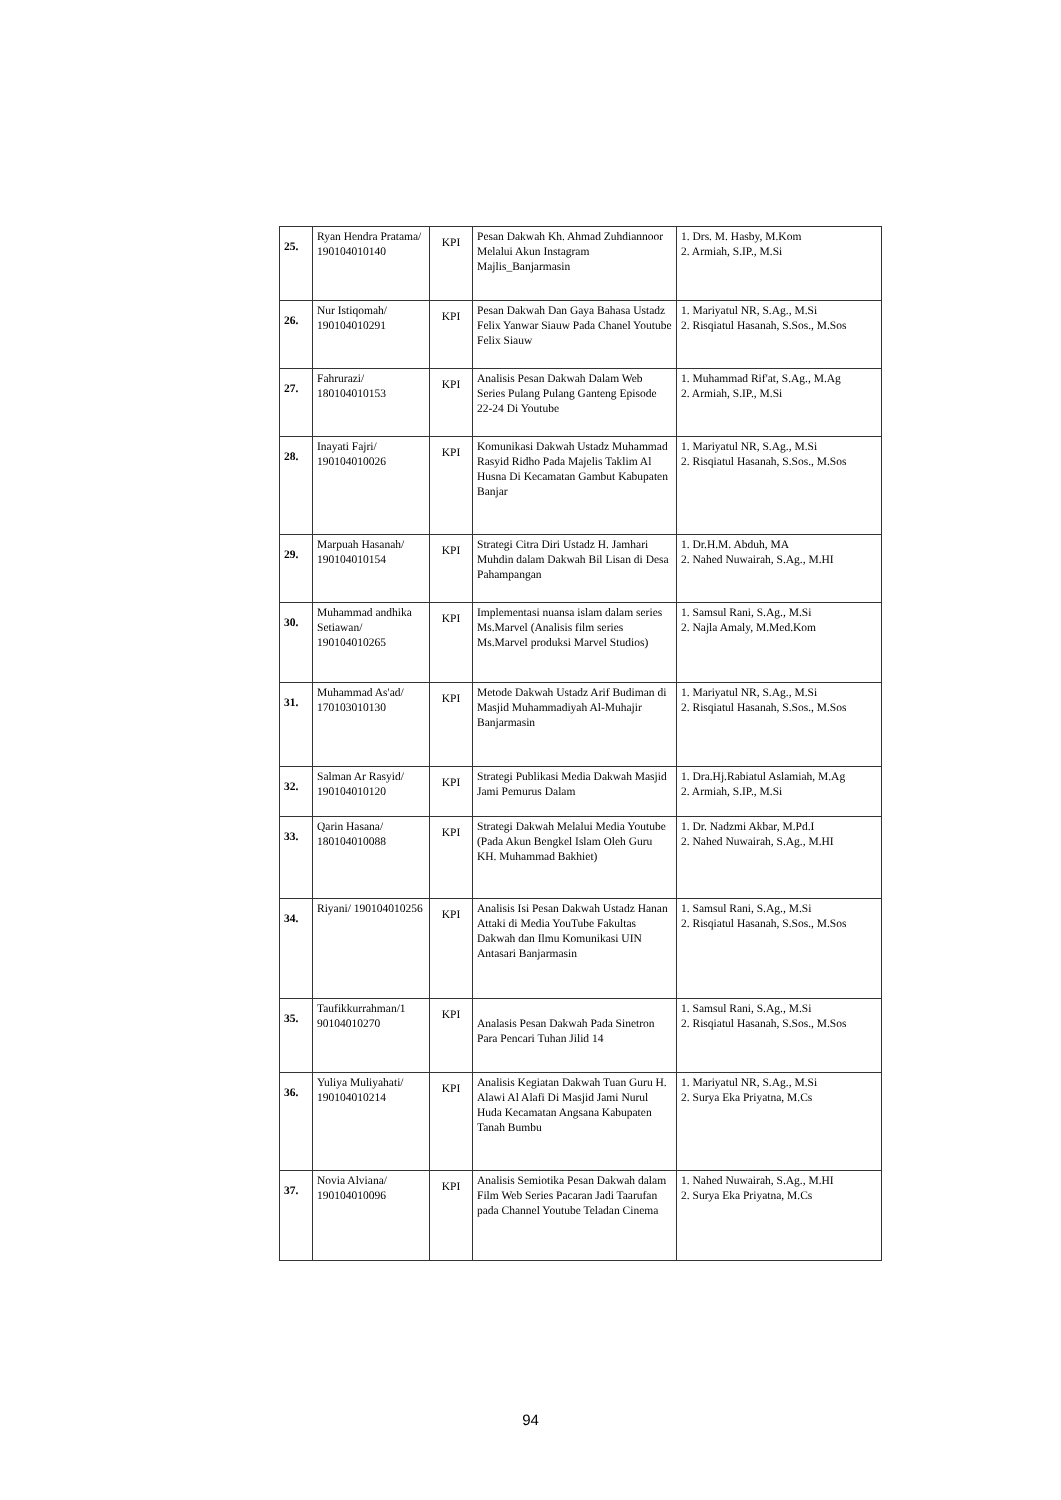| 25. | Ryan Hendra Pratama/ 190104010140 | KPI | Pesan Dakwah Kh. Ahmad Zuhdiannoor Melalui Akun Instagram Majlis_Banjarmasin | 1. Drs. M. Hasby, M.Kom 2. Armiah, S.IP., M.Si |
| 26. | Nur Istiqomah/ 190104010291 | KPI | Pesan Dakwah Dan Gaya Bahasa Ustadz Felix Yanwar Siauw Pada Chanel Youtube Felix Siauw | 1. Mariyatul NR, S.Ag., M.Si 2. Risqiatul Hasanah, S.Sos., M.Sos |
| 27. | Fahrurazi/ 180104010153 | KPI | Analisis Pesan Dakwah Dalam Web Series Pulang Pulang Ganteng Episode 22-24 Di Youtube | 1. Muhammad Rif'at, S.Ag., M.Ag 2. Armiah, S.IP., M.Si |
| 28. | Inayati Fajri/ 190104010026 | KPI | Komunikasi Dakwah Ustadz Muhammad Rasyid Ridho Pada Majelis Taklim Al Husna Di Kecamatan Gambut Kabupaten Banjar | 1. Mariyatul NR, S.Ag., M.Si 2. Risqiatul Hasanah, S.Sos., M.Sos |
| 29. | Marpuah Hasanah/ 190104010154 | KPI | Strategi Citra Diri Ustadz H. Jamhari Muhdin dalam Dakwah Bil Lisan di Desa Pahampangan | 1. Dr.H.M. Abduh, MA 2. Nahed Nuwairah, S.Ag., M.HI |
| 30. | Muhammad andhika Setiawan/ 190104010265 | KPI | Implementasi nuansa islam dalam series Ms.Marvel (Analisis film series Ms.Marvel produksi Marvel Studios) | 1. Samsul Rani, S.Ag., M.Si 2. Najla Amaly, M.Med.Kom |
| 31. | Muhammad As'ad/ 170103010130 | KPI | Metode Dakwah Ustadz Arif Budiman di Masjid Muhammadiyah Al-Muhajir Banjarmasin | 1. Mariyatul NR, S.Ag., M.Si 2. Risqiatul Hasanah, S.Sos., M.Sos |
| 32. | Salman Ar Rasyid/ 190104010120 | KPI | Strategi Publikasi Media Dakwah Masjid Jami Pemurus Dalam | 1. Dra.Hj.Rabiatul Aslamiah, M.Ag 2. Armiah, S.IP., M.Si |
| 33. | Qarin Hasana/ 180104010088 | KPI | Strategi Dakwah Melalui Media Youtube (Pada Akun Bengkel Islam Oleh Guru KH. Muhammad Bakhiet) | 1. Dr. Nadzmi Akbar, M.Pd.I 2. Nahed Nuwairah, S.Ag., M.HI |
| 34. | Riyani/ 190104010256 | KPI | Analisis Isi Pesan Dakwah Ustadz Hanan Attaki di Media YouTube Fakultas Dakwah dan Ilmu Komunikasi UIN Antasari Banjarmasin | 1. Samsul Rani, S.Ag., M.Si 2. Risqiatul Hasanah, S.Sos., M.Sos |
| 35. | Taufikkurrahman/1 90104010270 | KPI | Analasis Pesan Dakwah Pada Sinetron Para Pencari Tuhan Jilid 14 | 1. Samsul Rani, S.Ag., M.Si 2. Risqiatul Hasanah, S.Sos., M.Sos |
| 36. | Yuliya Muliyahati/ 190104010214 | KPI | Analisis Kegiatan Dakwah Tuan Guru H. Alawi Al Alafi Di Masjid Jami Nurul Huda Kecamatan Angsana Kabupaten Tanah Bumbu | 1. Mariyatul NR, S.Ag., M.Si 2. Surya Eka Priyatna, M.Cs |
| 37. | Novia Alviana/ 190104010096 | KPI | Analisis Semiotika Pesan Dakwah dalam Film Web Series Pacaran Jadi Taarufan pada Channel Youtube Teladan Cinema | 1. Nahed Nuwairah, S.Ag., M.HI 2. Surya Eka Priyatna, M.Cs |
94